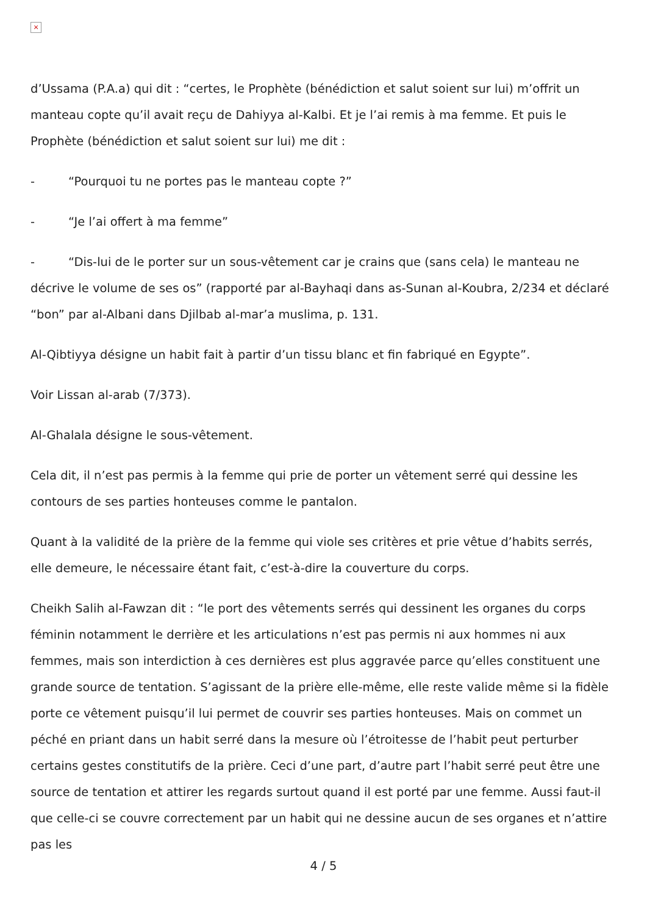×
d’Ussama (P.A.a) qui dit : “certes, le Prophète (bénédiction et salut soient sur lui) m’offrit un manteau copte qu’il avait reçu de Dahiyya al-Kalbi. Et je l’ai remis à ma femme. Et puis le Prophète (bénédiction et salut soient sur lui) me dit :
- “Pourquoi tu ne portes pas le manteau copte ?”
- “Je l’ai offert à ma femme”
- “Dis-lui de le porter sur un sous-vêtement car je crains que (sans cela) le manteau ne décrive le volume de ses os” (rapporté par al-Bayhaqi dans as-Sunan al-Koubra, 2/234 et déclaré “bon” par al-Albani dans Djilbab al-mar’a muslima, p. 131.
Al-Qibtiyya désigne un habit fait à partir d’un tissu blanc et fin fabriqué en Egypte”.
Voir Lissan al-arab (7/373).
Al-Ghalala désigne le sous-vêtement.
Cela dit, il n’est pas permis à la femme qui prie de porter un vêtement serré qui dessine les contours de ses parties honteuses comme le pantalon.
Quant à la validité de la prière de la femme qui viole ses critères et prie vêtue d’habits serrés, elle demeure, le nécessaire étant fait, c’est-à-dire la couverture du corps.
Cheikh Salih al-Fawzan dit : “le port des vêtements serrés qui dessinent les organes du corps féminin notamment le derrière et les articulations n’est pas permis ni aux hommes ni aux femmes, mais son interdiction à ces dernières est plus aggravée parce qu’elles constituent une grande source de tentation. S’agissant de la prière elle-même, elle reste valide même si la fidèle porte ce vêtement puisqu’il lui permet de couvrir ses parties honteuses. Mais on commet un péché en priant dans un habit serré dans la mesure où l’étroitesse de l’habit peut perturber certains gestes constitutifs de la prière. Ceci d’une part, d’autre part l’habit serré peut être une source de tentation et attirer les regards surtout quand il est porté par une femme. Aussi faut-il que celle-ci se couvre correctement par un habit qui ne dessine aucun de ses organes et n’attire pas les
4 / 5